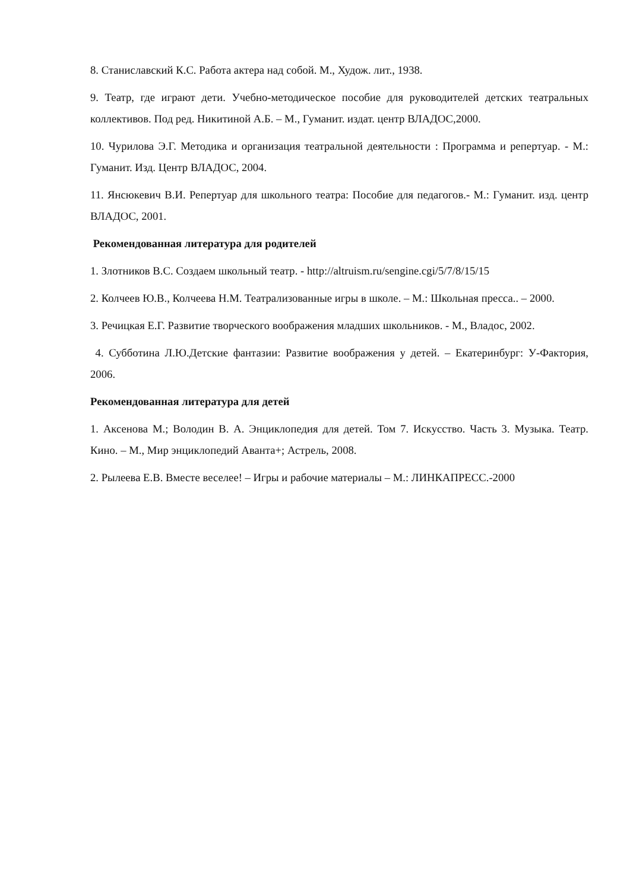8. Станиславский К.С. Работа актера над собой. М., Худож. лит., 1938.
9. Театр, где играют дети. Учебно-методическое пособие для руководителей детских театральных коллективов. Под ред. Никитиной А.Б. – М., Гуманит. издат. центр ВЛАДОС,2000.
10. Чурилова Э.Г. Методика и организация театральной деятельности : Программа и репертуар. - М.: Гуманит. Изд. Центр ВЛАДОС, 2004.
11. Янсюкевич В.И. Репертуар для школьного театра: Пособие для педагогов.- М.: Гуманит. изд. центр ВЛАДОС, 2001.
Рекомендованная литература для родителей
1. Злотников В.С. Создаем школьный театр. - http://altruism.ru/sengine.cgi/5/7/8/15/15
2. Колчеев Ю.В., Колчеева Н.М. Театрализованные игры в школе. – М.: Школьная пресса.. – 2000.
3. Речицкая Е.Г. Развитие творческого воображения младших школьников. - М., Владос, 2002.
4. Субботина Л.Ю.Детские фантазии: Развитие воображения у детей. – Екатеринбург: У-Фактория, 2006.
Рекомендованная литература для детей
1. Аксенова М.; Володин В. А. Энциклопедия для детей. Том 7. Искусство. Часть 3. Музыка. Театр. Кино. – М., Мир энциклопедий Аванта+; Астрель, 2008.
2. Рылеева Е.В. Вместе веселее! – Игры и рабочие материалы – М.: ЛИНКАПРЕСС.-2000